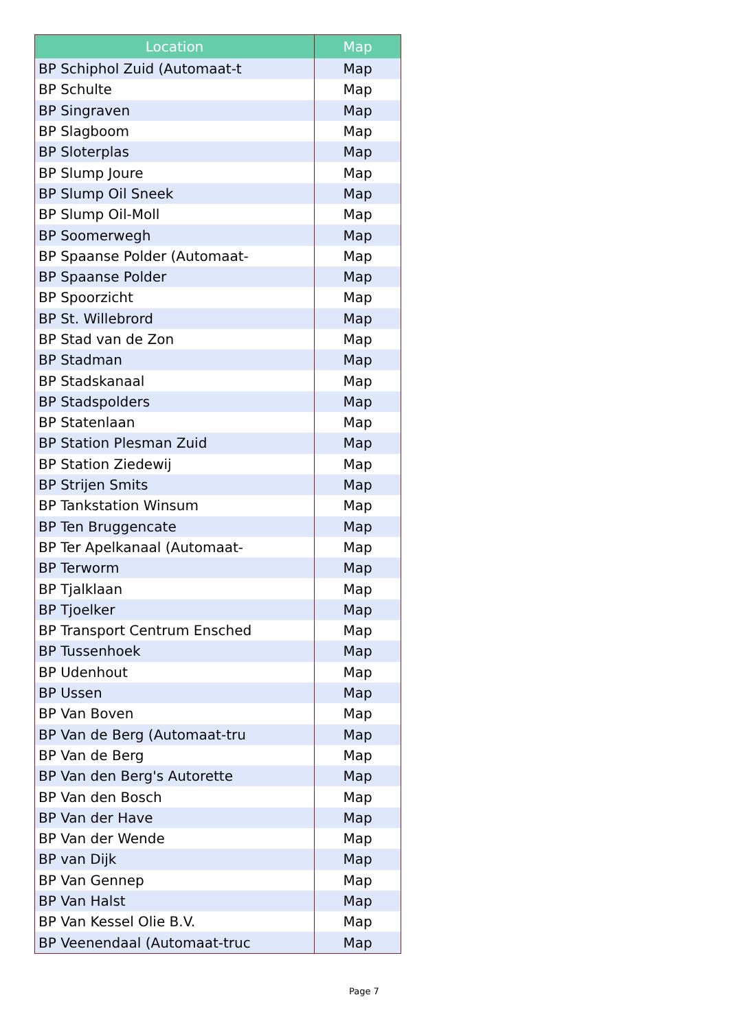| Location | Map |
| --- | --- |
| BP Schiphol Zuid (Automaat-t | Map |
| BP Schulte | Map |
| BP Singraven | Map |
| BP Slagboom | Map |
| BP Sloterplas | Map |
| BP Slump Joure | Map |
| BP Slump Oil Sneek | Map |
| BP Slump Oil-Moll | Map |
| BP Soomerwegh | Map |
| BP Spaanse Polder (Automaat- | Map |
| BP Spaanse Polder | Map |
| BP Spoorzicht | Map |
| BP St. Willebrord | Map |
| BP Stad van de Zon | Map |
| BP Stadman | Map |
| BP Stadskanaal | Map |
| BP Stadspolders | Map |
| BP Statenlaan | Map |
| BP Station Plesman Zuid | Map |
| BP Station Ziedewij | Map |
| BP Strijen Smits | Map |
| BP Tankstation Winsum | Map |
| BP Ten Bruggencate | Map |
| BP Ter Apelkanaal (Automaat- | Map |
| BP Terworm | Map |
| BP Tjalklaan | Map |
| BP Tjoelker | Map |
| BP Transport Centrum Ensched | Map |
| BP Tussenhoek | Map |
| BP Udenhout | Map |
| BP Ussen | Map |
| BP Van Boven | Map |
| BP Van de Berg (Automaat-tru | Map |
| BP Van de Berg | Map |
| BP Van den Berg's Autorette | Map |
| BP Van den Bosch | Map |
| BP Van der Have | Map |
| BP Van der Wende | Map |
| BP van Dijk | Map |
| BP Van Gennep | Map |
| BP Van Halst | Map |
| BP Van Kessel Olie B.V. | Map |
| BP Veenendaal (Automaat-truc | Map |
Page 7